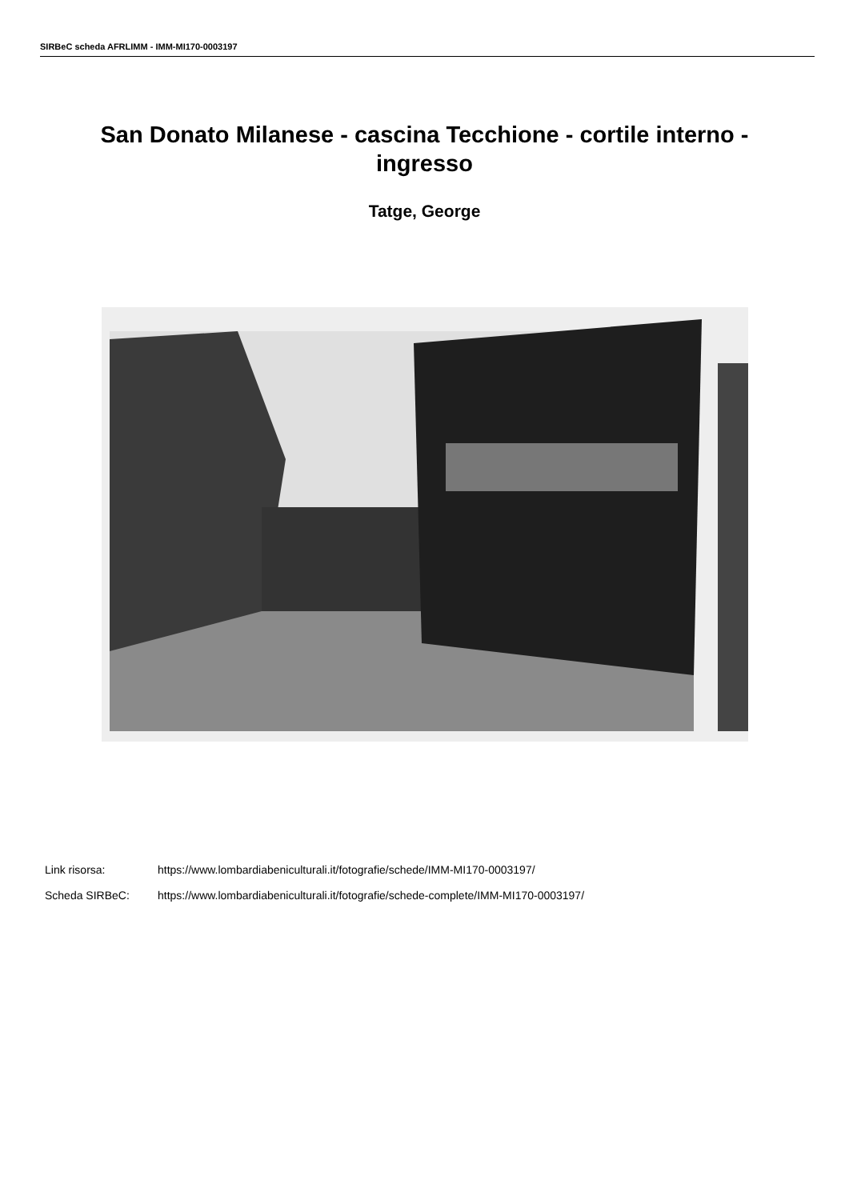SIRBeC scheda AFRLIMM - IMM-MI170-0003197
San Donato Milanese - cascina Tecchione - cortile interno - ingresso
Tatge, George
Link risorsa: https://www.lombardiabeniculturali.it/fotografie/schede/IMM-MI170-0003197/
Scheda SIRBeC: https://www.lombardiabeniculturali.it/fotografie/schede-complete/IMM-MI170-0003197/